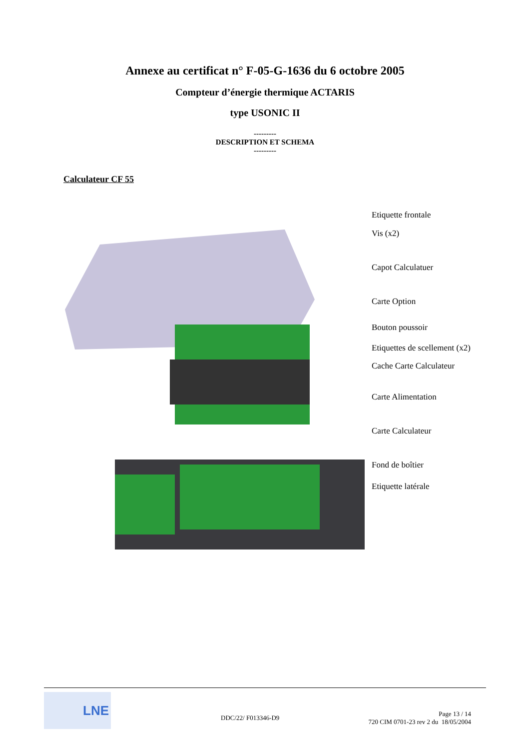Annexe au certificat n° F-05-G-1636 du 6 octobre 2005
Compteur d’énergie thermique ACTARIS
type USONIC II
---------
DESCRIPTION ET SCHEMA
---------
Calculateur CF 55
Etiquette frontale
Vis (x2)
Capot Calculatuer
Carte Option
Bouton poussoir
Etiquettes de scellement (x2)
Cache Carte Calculateur
Carte Alimentation
Carte Calculateur
Fond de boîtier
Etiquette latérale
LNE
DDC/22/ F013346-D9
Page 13 / 14
720 CIM 0701-23 rev 2 du 18/05/2004